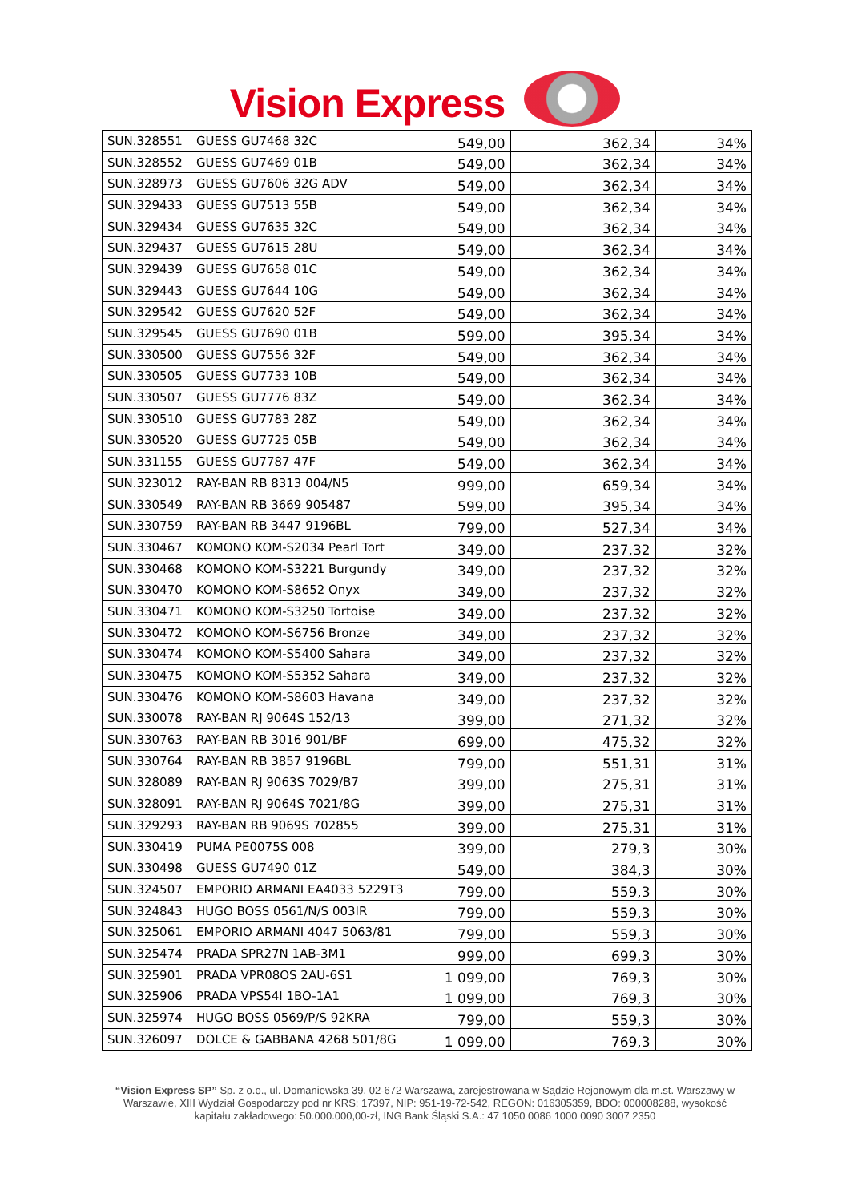Vision Express
| SUN.328551 | GUESS GU7468 32C | 549,00 | 362,34 | 34% |
| SUN.328552 | GUESS GU7469 01B | 549,00 | 362,34 | 34% |
| SUN.328973 | GUESS GU7606 32G ADV | 549,00 | 362,34 | 34% |
| SUN.329433 | GUESS GU7513 55B | 549,00 | 362,34 | 34% |
| SUN.329434 | GUESS GU7635 32C | 549,00 | 362,34 | 34% |
| SUN.329437 | GUESS GU7615 28U | 549,00 | 362,34 | 34% |
| SUN.329439 | GUESS GU7658 01C | 549,00 | 362,34 | 34% |
| SUN.329443 | GUESS GU7644 10G | 549,00 | 362,34 | 34% |
| SUN.329542 | GUESS GU7620 52F | 549,00 | 362,34 | 34% |
| SUN.329545 | GUESS GU7690 01B | 599,00 | 395,34 | 34% |
| SUN.330500 | GUESS GU7556 32F | 549,00 | 362,34 | 34% |
| SUN.330505 | GUESS GU7733 10B | 549,00 | 362,34 | 34% |
| SUN.330507 | GUESS GU7776 83Z | 549,00 | 362,34 | 34% |
| SUN.330510 | GUESS GU7783 28Z | 549,00 | 362,34 | 34% |
| SUN.330520 | GUESS GU7725 05B | 549,00 | 362,34 | 34% |
| SUN.331155 | GUESS GU7787 47F | 549,00 | 362,34 | 34% |
| SUN.323012 | RAY-BAN RB 8313 004/N5 | 999,00 | 659,34 | 34% |
| SUN.330549 | RAY-BAN RB 3669 905487 | 599,00 | 395,34 | 34% |
| SUN.330759 | RAY-BAN RB 3447 9196BL | 799,00 | 527,34 | 34% |
| SUN.330467 | KOMONO KOM-S2034 Pearl Tort | 349,00 | 237,32 | 32% |
| SUN.330468 | KOMONO KOM-S3221 Burgundy | 349,00 | 237,32 | 32% |
| SUN.330470 | KOMONO KOM-S8652 Onyx | 349,00 | 237,32 | 32% |
| SUN.330471 | KOMONO KOM-S3250 Tortoise | 349,00 | 237,32 | 32% |
| SUN.330472 | KOMONO KOM-S6756 Bronze | 349,00 | 237,32 | 32% |
| SUN.330474 | KOMONO KOM-S5400 Sahara | 349,00 | 237,32 | 32% |
| SUN.330475 | KOMONO KOM-S5352 Sahara | 349,00 | 237,32 | 32% |
| SUN.330476 | KOMONO KOM-S8603 Havana | 349,00 | 237,32 | 32% |
| SUN.330078 | RAY-BAN RJ 9064S 152/13 | 399,00 | 271,32 | 32% |
| SUN.330763 | RAY-BAN RB 3016 901/BF | 699,00 | 475,32 | 32% |
| SUN.330764 | RAY-BAN RB 3857 9196BL | 799,00 | 551,31 | 31% |
| SUN.328089 | RAY-BAN RJ 9063S 7029/B7 | 399,00 | 275,31 | 31% |
| SUN.328091 | RAY-BAN RJ 9064S 7021/8G | 399,00 | 275,31 | 31% |
| SUN.329293 | RAY-BAN RB 9069S 702855 | 399,00 | 275,31 | 31% |
| SUN.330419 | PUMA PE0075S 008 | 399,00 | 279,3 | 30% |
| SUN.330498 | GUESS GU7490 01Z | 549,00 | 384,3 | 30% |
| SUN.324507 | EMPORIO ARMANI EA4033 5229T3 | 799,00 | 559,3 | 30% |
| SUN.324843 | HUGO BOSS 0561/N/S 003IR | 799,00 | 559,3 | 30% |
| SUN.325061 | EMPORIO ARMANI 4047 5063/81 | 799,00 | 559,3 | 30% |
| SUN.325474 | PRADA SPR27N 1AB-3M1 | 999,00 | 699,3 | 30% |
| SUN.325901 | PRADA VPR08OS 2AU-6S1 | 1 099,00 | 769,3 | 30% |
| SUN.325906 | PRADA VPS54I 1BO-1A1 | 1 099,00 | 769,3 | 30% |
| SUN.325974 | HUGO BOSS 0569/P/S 92KRA | 799,00 | 559,3 | 30% |
| SUN.326097 | DOLCE & GABBANA 4268 501/8G | 1 099,00 | 769,3 | 30% |
“Vision Express SP” Sp. z o.o., ul. Domaniewska 39, 02-672 Warszawa, zarejestrowana w Sądzie Rejonowym dla m.st. Warszawy w Warszawie, XIII Wydział Gospodarczy pod nr KRS: 17397, NIP: 951-19-72-542, REGON: 016305359, BDO: 000008288, wysokość kapitału zakładowego: 50.000.000,00-zł, ING Bank Śląski S.A.: 47 1050 0086 1000 0090 3007 2350